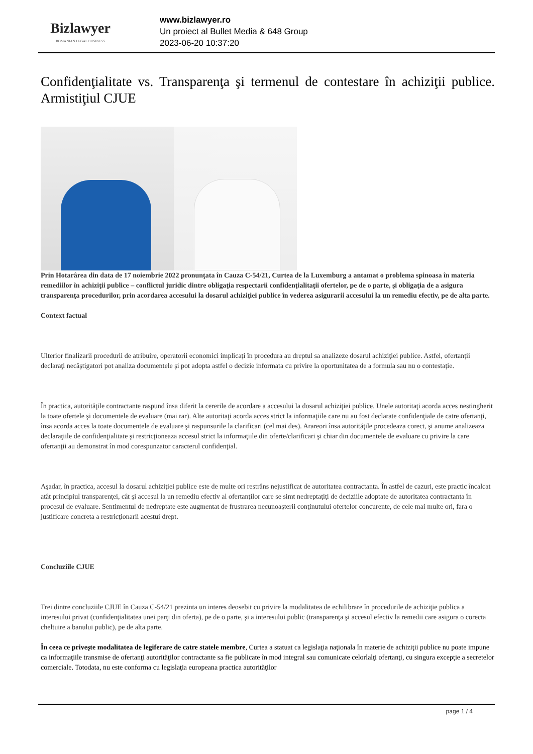Bizlawyer
ROMANIAN LEGAL BUSINESS
www.bizlawyer.ro
Un proiect al Bullet Media & 648 Group
2023-06-20 10:37:20
Confidenţialitate vs. Transparenţa şi termenul de contestare în achiziţii publice. Armistiţiul CJUE
Prin Hotarârea din data de 17 noiembrie 2022 pronunţata în Cauza C-54/21, Curtea de la Luxemburg a antamat o problema spinoasa în materia remediilor în achiziţii publice – conflictul juridic dintre obligaţia respectarii confidenţialitaţii ofertelor, pe de o parte, şi obligaţia de a asigura transparenţa procedurilor, prin acordarea accesului la dosarul achiziţiei publice în vederea asigurarii accesului la un remediu efectiv, pe de alta parte.
Context factual
Ulterior finalizarii procedurii de atribuire, operatorii economici implicaţi în procedura au dreptul sa analizeze dosarul achiziţiei publice. Astfel, ofertanţii declaraţi necâştigatori pot analiza documentele şi pot adopta astfel o decizie informata cu privire la oportunitatea de a formula sau nu o contestaţie.
În practica, autorităţile contractante raspund însa diferit la cererile de acordare a accesului la dosarul achiziţiei publice. Unele autoritaţi acorda acces nestingherit la toate ofertele şi documentele de evaluare (mai rar). Alte autoritaţi acorda acces strict la informaţiile care nu au fost declarate confidenţiale de catre ofertanţi, însa acorda acces la toate documentele de evaluare şi raspunsurile la clarificari (cel mai des). Arareori însa autorităţile procedeaza corect, şi anume analizeaza declaraţiile de confidenţialitate şi restricţioneaza accesul strict la informaţiile din oferte/clarificari şi chiar din documentele de evaluare cu privire la care ofertanţii au demonstrat în mod corespunzator caracterul confidenţial.
Aşadar, în practica, accesul la dosarul achiziţiei publice este de multe ori restrâns nejustificat de autoritatea contractanta. În astfel de cazuri, este practic încalcat atât principiul transparenţei, cât şi accesul la un remediu efectiv al ofertanţilor care se simt nedreptaţiţi de deciziile adoptate de autoritatea contractanta în procesul de evaluare. Sentimentul de nedreptate este augmentat de frustrarea necunoaşterii conţinutului ofertelor concurente, de cele mai multe ori, fara o justificare concreta a restricţionarii acestui drept.
Concluziile CJUE
Trei dintre concluziile CJUE în Cauza C-54/21 prezinta un interes deosebit cu privire la modalitatea de echilibrare în procedurile de achiziţie publica a interesului privat (confidenţialitatea unei parţi din oferta), pe de o parte, şi a interesului public (transparenţa şi accesul efectiv la remedii care asigura o corecta cheltuire a banului public), pe de alta parte.
În ceea ce priveşte modalitatea de legiferare de catre statele membre, Curtea a statuat ca legislaţia naţionala în materie de achiziţii publice nu poate impune ca informaţiile transmise de ofertanţi autorităţilor contractante sa fie publicate în mod integral sau comunicate celorlalţi ofertanţi, cu singura excepţie a secretelor comerciale. Totodata, nu este conforma cu legislaţia europeana practica autorităţilor
page 1 / 4